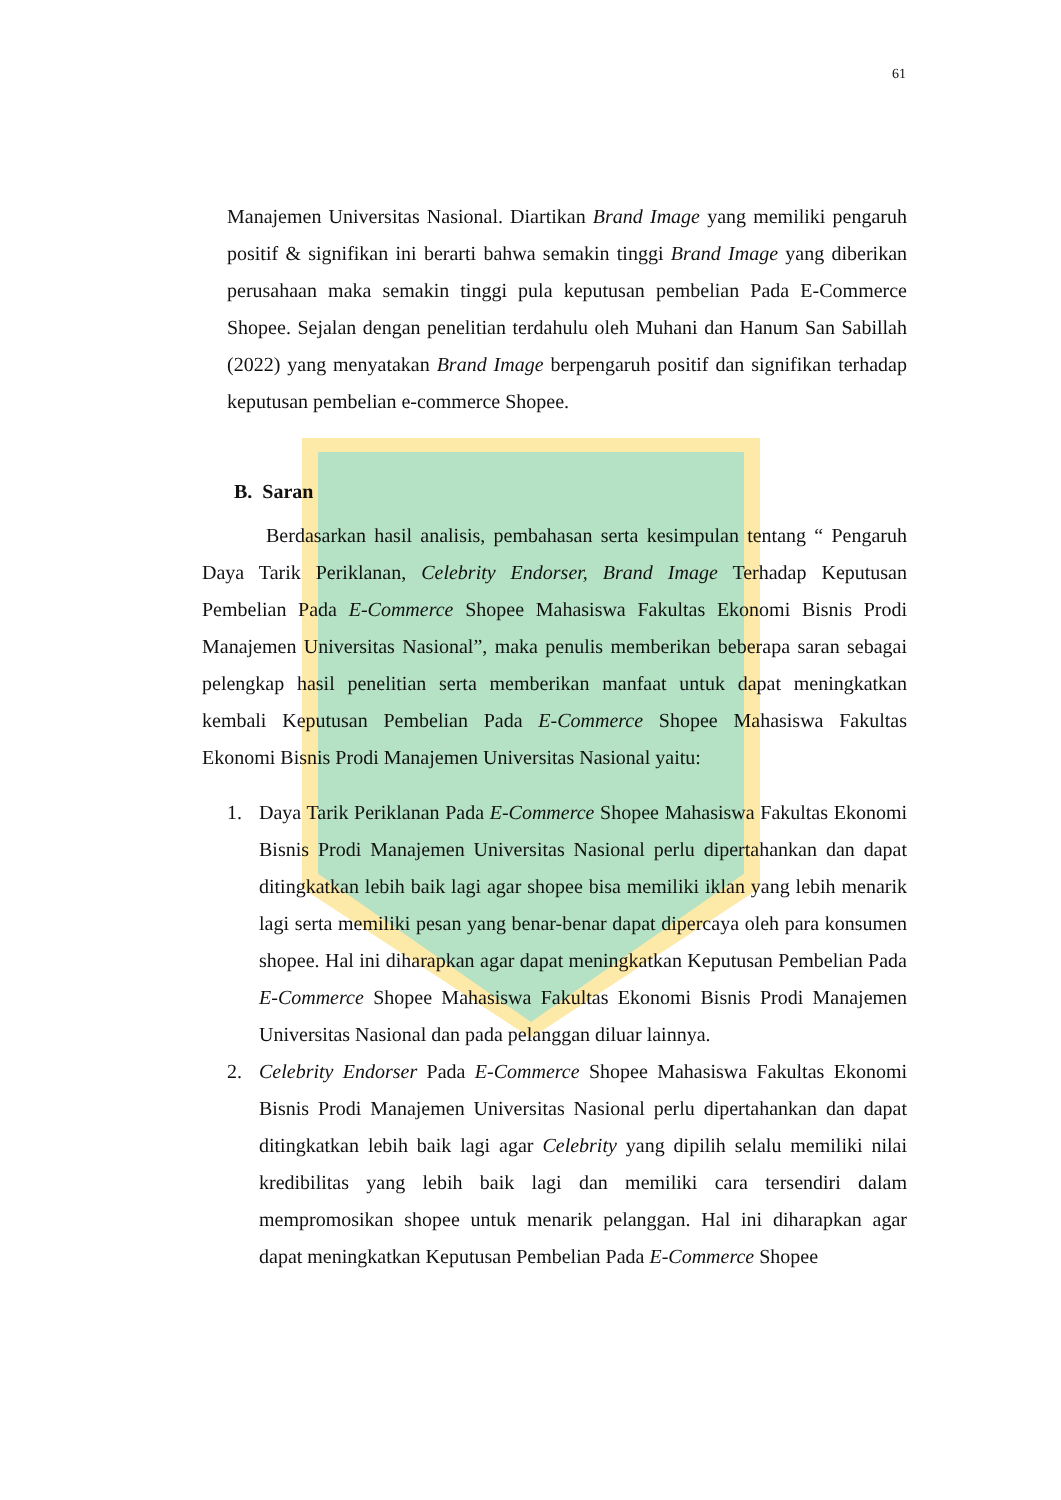61
Manajemen Universitas Nasional. Diartikan Brand Image yang memiliki pengaruh positif & signifikan ini berarti bahwa semakin tinggi Brand Image yang diberikan perusahaan maka semakin tinggi pula keputusan pembelian Pada E-Commerce Shopee. Sejalan dengan penelitian terdahulu oleh Muhani dan Hanum San Sabillah (2022) yang menyatakan Brand Image berpengaruh positif dan signifikan terhadap keputusan pembelian e-commerce Shopee.
B. Saran
Berdasarkan hasil analisis, pembahasan serta kesimpulan tentang “ Pengaruh Daya Tarik Periklanan, Celebrity Endorser, Brand Image Terhadap Keputusan Pembelian Pada E-Commerce Shopee Mahasiswa Fakultas Ekonomi Bisnis Prodi Manajemen Universitas Nasional”, maka penulis memberikan beberapa saran sebagai pelengkap hasil penelitian serta memberikan manfaat untuk dapat meningkatkan kembali Keputusan Pembelian Pada E-Commerce Shopee Mahasiswa Fakultas Ekonomi Bisnis Prodi Manajemen Universitas Nasional yaitu:
1. Daya Tarik Periklanan Pada E-Commerce Shopee Mahasiswa Fakultas Ekonomi Bisnis Prodi Manajemen Universitas Nasional perlu dipertahankan dan dapat ditingkatkan lebih baik lagi agar shopee bisa memiliki iklan yang lebih menarik lagi serta memiliki pesan yang benar-benar dapat dipercaya oleh para konsumen shopee. Hal ini diharapkan agar dapat meningkatkan Keputusan Pembelian Pada E-Commerce Shopee Mahasiswa Fakultas Ekonomi Bisnis Prodi Manajemen Universitas Nasional dan pada pelanggan diluar lainnya.
2. Celebrity Endorser Pada E-Commerce Shopee Mahasiswa Fakultas Ekonomi Bisnis Prodi Manajemen Universitas Nasional perlu dipertahankan dan dapat ditingkatkan lebih baik lagi agar Celebrity yang dipilih selalu memiliki nilai kredibilitas yang lebih baik lagi dan memiliki cara tersendiri dalam mempromosikan shopee untuk menarik pelanggan. Hal ini diharapkan agar dapat meningkatkan Keputusan Pembelian Pada E-Commerce Shopee